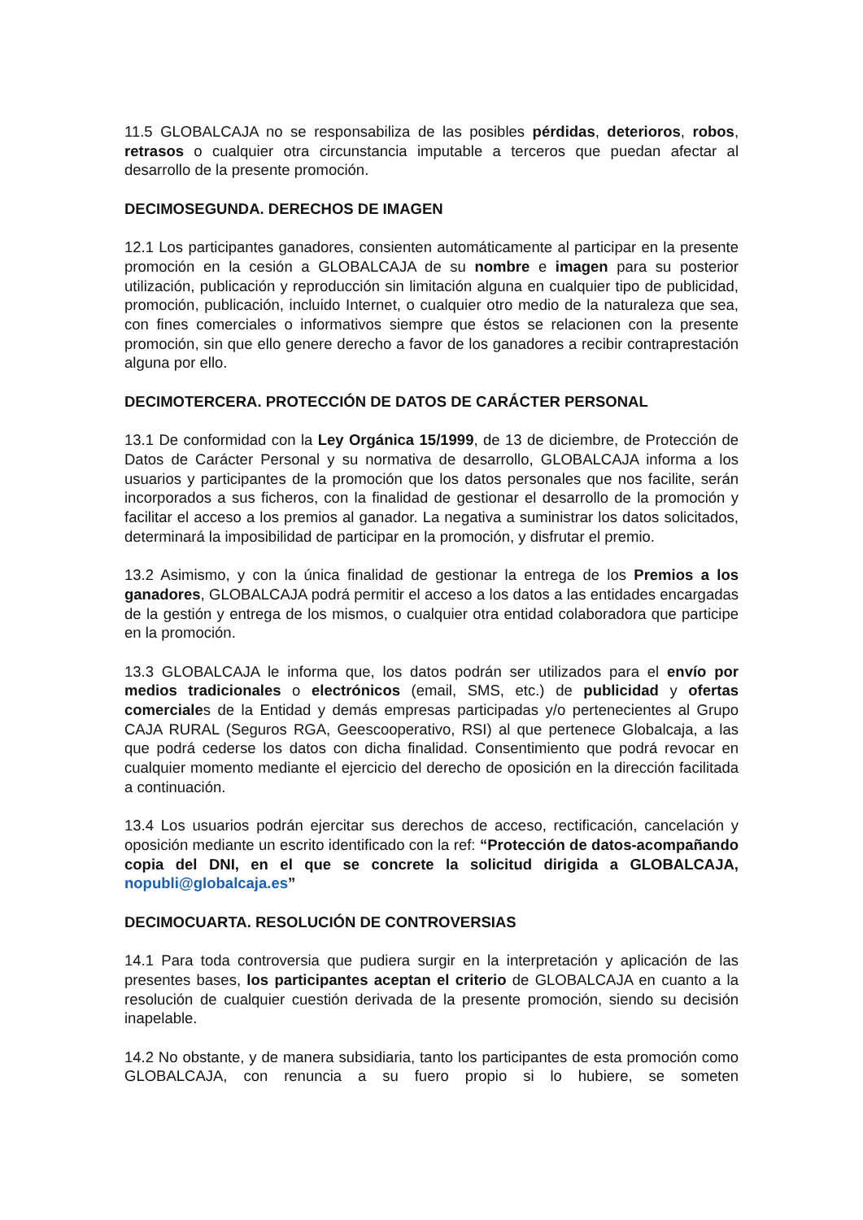11.5 GLOBALCAJA no se responsabiliza de las posibles pérdidas, deterioros, robos, retrasos o cualquier otra circunstancia imputable a terceros que puedan afectar al desarrollo de la presente promoción.
DECIMOSEGUNDA. DERECHOS DE IMAGEN
12.1 Los participantes ganadores, consienten automáticamente al participar en la presente promoción en la cesión a GLOBALCAJA de su nombre e imagen para su posterior utilización, publicación y reproducción sin limitación alguna en cualquier tipo de publicidad, promoción, publicación, incluido Internet, o cualquier otro medio de la naturaleza que sea, con fines comerciales o informativos siempre que éstos se relacionen con la presente promoción, sin que ello genere derecho a favor de los ganadores a recibir contraprestación alguna por ello.
DECIMOTERCERA. PROTECCIÓN DE DATOS DE CARÁCTER PERSONAL
13.1 De conformidad con la Ley Orgánica 15/1999, de 13 de diciembre, de Protección de Datos de Carácter Personal y su normativa de desarrollo, GLOBALCAJA informa a los usuarios y participantes de la promoción que los datos personales que nos facilite, serán incorporados a sus ficheros, con la finalidad de gestionar el desarrollo de la promoción y facilitar el acceso a los premios al ganador. La negativa a suministrar los datos solicitados, determinará la imposibilidad de participar en la promoción, y disfrutar el premio.
13.2 Asimismo, y con la única finalidad de gestionar la entrega de los Premios a los ganadores, GLOBALCAJA podrá permitir el acceso a los datos a las entidades encargadas de la gestión y entrega de los mismos, o cualquier otra entidad colaboradora que participe en la promoción.
13.3 GLOBALCAJA le informa que, los datos podrán ser utilizados para el envío por medios tradicionales o electrónicos (email, SMS, etc.) de publicidad y ofertas comerciales de la Entidad y demás empresas participadas y/o pertenecientes al Grupo CAJA RURAL (Seguros RGA, Geescooperativo, RSI) al que pertenece Globalcaja, a las que podrá cederse los datos con dicha finalidad. Consentimiento que podrá revocar en cualquier momento mediante el ejercicio del derecho de oposición en la dirección facilitada a continuación.
13.4 Los usuarios podrán ejercitar sus derechos de acceso, rectificación, cancelación y oposición mediante un escrito identificado con la ref: “Protección de datos-acompañando copia del DNI, en el que se concrete la solicitud dirigida a GLOBALCAJA, nopubli@globalcaja.es”
DECIMOCUARTA. RESOLUCIÓN DE CONTROVERSIAS
14.1 Para toda controversia que pudiera surgir en la interpretación y aplicación de las presentes bases, los participantes aceptan el criterio de GLOBALCAJA en cuanto a la resolución de cualquier cuestión derivada de la presente promoción, siendo su decisión inapelable.
14.2 No obstante, y de manera subsidiaria, tanto los participantes de esta promoción como GLOBALCAJA, con renuncia a su fuero propio si lo hubiere, se someten